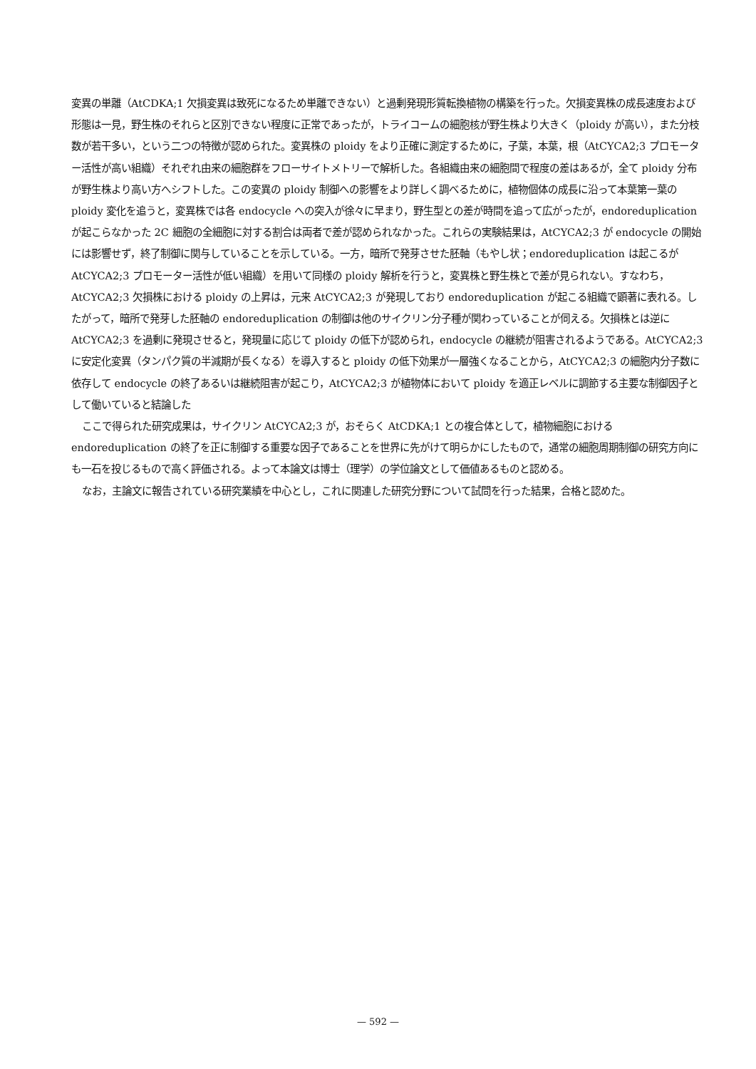変異の単離（AtCDKA;1 欠損変異は致死になるため単離できない）と過剰発現形質転換植物の構築を行った。欠損変異株の成長速度および形態は一見，野生株のそれらと区別できない程度に正常であったが，トライコームの細胞核が野生株より大きく（ploidy が高い），また分枝数が若干多い，という二つの特徴が認められた。変異株の ploidy をより正確に測定するために，子葉，本葉，根（AtCYCA2;3 プロモーター活性が高い組織）それぞれ由来の細胞群をフローサイトメトリーで解析した。各組織由来の細胞間で程度の差はあるが，全て ploidy 分布が野生株より高い方へシフトした。この変異の ploidy 制御への影響をより詳しく調べるために，植物個体の成長に沿って本葉第一葉の ploidy 変化を追うと，変異株では各 endocycle への突入が徐々に早まり，野生型との差が時間を追って広がったが，endoreduplication が起こらなかった 2C 細胞の全細胞に対する割合は両者で差が認められなかった。これらの実験結果は，AtCYCA2;3 が endocycle の開始には影響せず，終了制御に関与していることを示している。一方，暗所で発芽させた胚軸（もやし状；endoreduplication は起こるが AtCYCA2;3 プロモーター活性が低い組織）を用いて同様の ploidy 解析を行うと，変異株と野生株とで差が見られない。すなわち，AtCYCA2;3 欠損株における ploidy の上昇は，元来 AtCYCA2;3 が発現しており endoreduplication が起こる組織で顕著に表れる。したがって，暗所で発芽した胚軸の endoreduplication の制御は他のサイクリン分子種が関わっていることが伺える。欠損株とは逆に AtCYCA2;3 を過剰に発現させると，発現量に応じて ploidy の低下が認められ，endocycle の継続が阻害されるようである。AtCYCA2;3 に安定化変異（タンパク質の半減期が長くなる）を導入すると ploidy の低下効果が一層強くなることから，AtCYCA2;3 の細胞内分子数に依存して endocycle の終了あるいは継続阻害が起こり，AtCYCA2;3 が植物体において ploidy を適正レベルに調節する主要な制御因子として働いていると結論した
ここで得られた研究成果は，サイクリン AtCYCA2;3 が，おそらく AtCDKA;1 との複合体として，植物細胞における endoreduplication の終了を正に制御する重要な因子であることを世界に先がけて明らかにしたもので，通常の細胞周期制御の研究方向にも一石を投じるもので高く評価される。よって本論文は博士（理学）の学位論文として価値あるものと認める。
なお，主論文に報告されている研究業績を中心とし，これに関連した研究分野について試問を行った結果，合格と認めた。
— 592 —